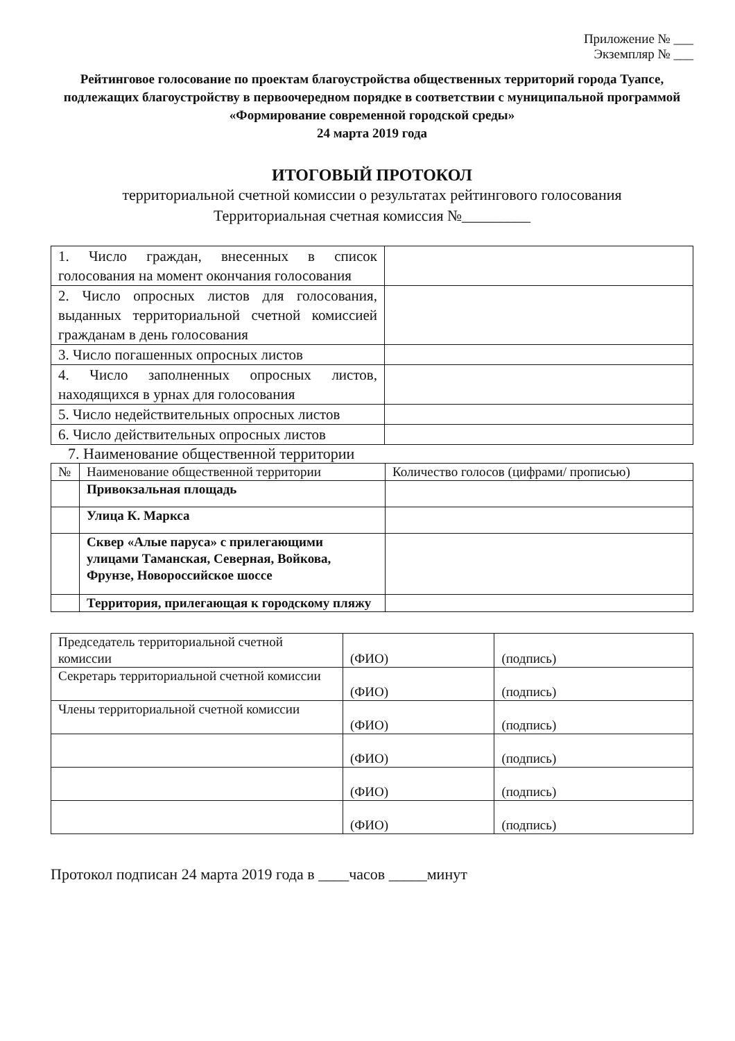Приложение № ___
Экземпляр № ___
Рейтинговое голосование по проектам благоустройства общественных территорий города Туапсе, подлежащих благоустройству в первоочередном порядке в соответствии с муниципальной программой «Формирование современной городской среды»
24 марта 2019 года
ИТОГОВЫЙ ПРОТОКОЛ
территориальной счетной комиссии о результатах рейтингового голосования
Территориальная счетная комиссия №_________
| 1. Число граждан, внесенных в список голосования на момент окончания голосования | |
| 2. Число опросных листов для голосования, выданных территориальной счетной комиссией гражданам в день голосования | |
| 3. Число погашенных опросных листов | |
| 4. Число заполненных опросных листов, находящихся в урнах для голосования | |
| 5. Число недействительных опросных листов | |
| 6. Число действительных опросных листов | |
7. Наименование общественной территории
| № | Наименование общественной территории | Количество голосов (цифрами/ прописью) |
| --- | --- | --- |
| | Привокзальная площадь | |
| | Улица К. Маркса | |
| | Сквер «Алые паруса» с прилегающими улицами Таманская, Северная, Войкова, Фрунзе, Новороссийское шоссе | |
| | Территория, прилегающая к городскому пляжу | |
| Председатель территориальной счетной комиссии | (ФИО) | (подпись) |
| Секретарь территориальной счетной комиссии | (ФИО) | (подпись) |
| Члены территориальной счетной комиссии | (ФИО) | (подпись) |
| | (ФИО) | (подпись) |
| | (ФИО) | (подпись) |
| | (ФИО) | (подпись) |
Протокол подписан 24 марта 2019 года в ____часов _____минут